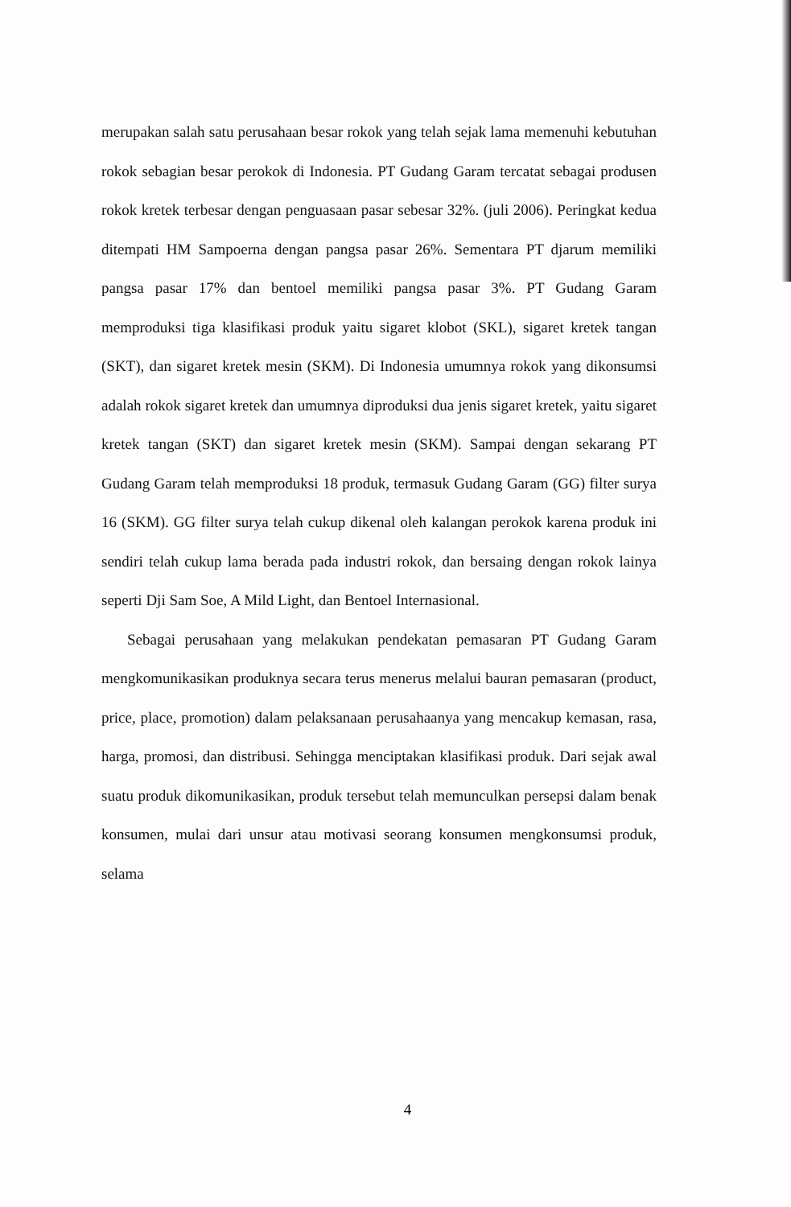merupakan salah satu perusahaan besar rokok yang telah sejak lama memenuhi kebutuhan rokok sebagian besar perokok di Indonesia. PT Gudang Garam tercatat sebagai produsen rokok kretek terbesar dengan penguasaan pasar sebesar 32%. (juli 2006). Peringkat kedua ditempati HM Sampoerna dengan pangsa pasar 26%. Sementara PT djarum memiliki pangsa pasar 17% dan bentoel memiliki pangsa pasar 3%. PT Gudang Garam memproduksi tiga klasifikasi produk yaitu sigaret klobot (SKL), sigaret kretek tangan (SKT), dan sigaret kretek mesin (SKM). Di Indonesia umumnya rokok yang dikonsumsi adalah rokok sigaret kretek dan umumnya diproduksi dua jenis sigaret kretek, yaitu sigaret kretek tangan (SKT) dan sigaret kretek mesin (SKM). Sampai dengan sekarang PT Gudang Garam telah memproduksi 18 produk, termasuk Gudang Garam (GG) filter surya 16 (SKM). GG filter surya telah cukup dikenal oleh kalangan perokok karena produk ini sendiri telah cukup lama berada pada industri rokok, dan bersaing dengan rokok lainya seperti Dji Sam Soe, A Mild Light, dan Bentoel Internasional.
Sebagai perusahaan yang melakukan pendekatan pemasaran PT Gudang Garam mengkomunikasikan produknya secara terus menerus melalui bauran pemasaran (product, price, place, promotion) dalam pelaksanaan perusahaanya yang mencakup kemasan, rasa, harga, promosi, dan distribusi. Sehingga menciptakan klasifikasi produk. Dari sejak awal suatu produk dikomunikasikan, produk tersebut telah memunculkan persepsi dalam benak konsumen, mulai dari unsur atau motivasi seorang konsumen mengkonsumsi produk, selama
4